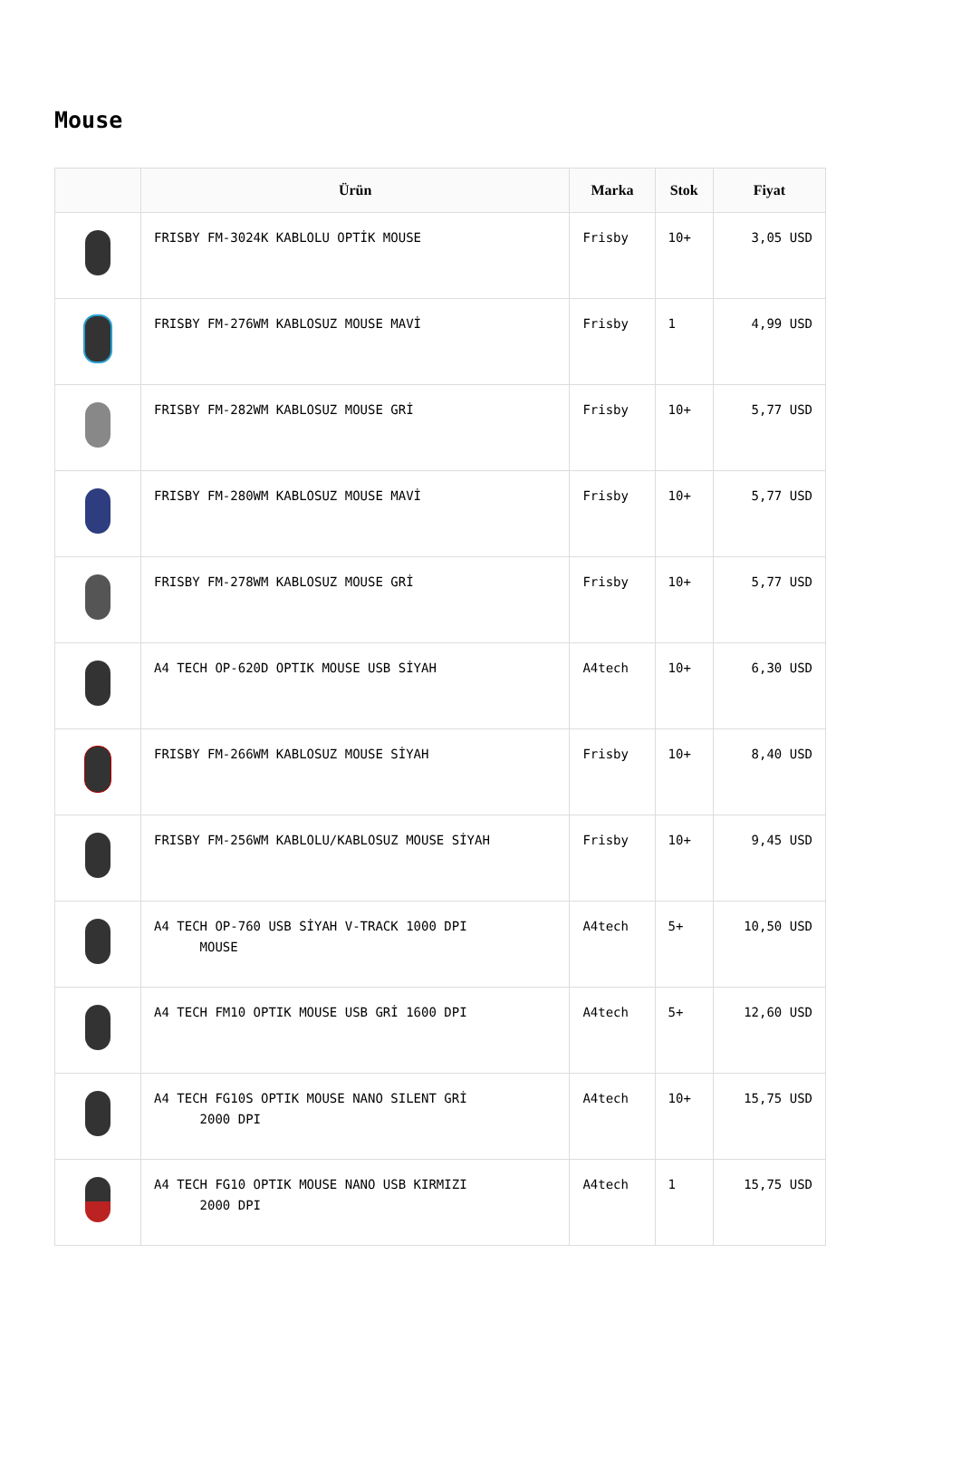Mouse
| | Ürün | Marka | Stok | Fiyat |
| --- | --- | --- | --- | --- |
| | FRISBY FM-3024K KABLOLU OPTİK MOUSE | Frisby | 10+ | 3,05 USD |
| | FRISBY FM-276WM KABLOSUZ MOUSE MAVİ | Frisby | 1 | 4,99 USD |
| | FRISBY FM-282WM KABLOSUZ MOUSE GRİ | Frisby | 10+ | 5,77 USD |
| | FRISBY FM-280WM KABLOSUZ MOUSE MAVİ | Frisby | 10+ | 5,77 USD |
| | FRISBY FM-278WM KABLOSUZ MOUSE GRİ | Frisby | 10+ | 5,77 USD |
| | A4 TECH OP-620D OPTIK MOUSE USB SİYAH | A4tech | 10+ | 6,30 USD |
| | FRISBY FM-266WM KABLOSUZ MOUSE SİYAH | Frisby | 10+ | 8,40 USD |
| | FRISBY FM-256WM KABLOLU/KABLOSUZ MOUSE SİYAH | Frisby | 10+ | 9,45 USD |
| | A4 TECH OP-760 USB SİYAH V-TRACK 1000 DPI MOUSE | A4tech | 5+ | 10,50 USD |
| | A4 TECH FM10 OPTIK MOUSE USB GRİ 1600 DPI | A4tech | 5+ | 12,60 USD |
| | A4 TECH FG10S OPTIK MOUSE NANO SILENT GRİ 2000 DPI | A4tech | 10+ | 15,75 USD |
| | A4 TECH FG10 OPTIK MOUSE NANO USB KIRMIZI 2000 DPI | A4tech | 1 | 15,75 USD |